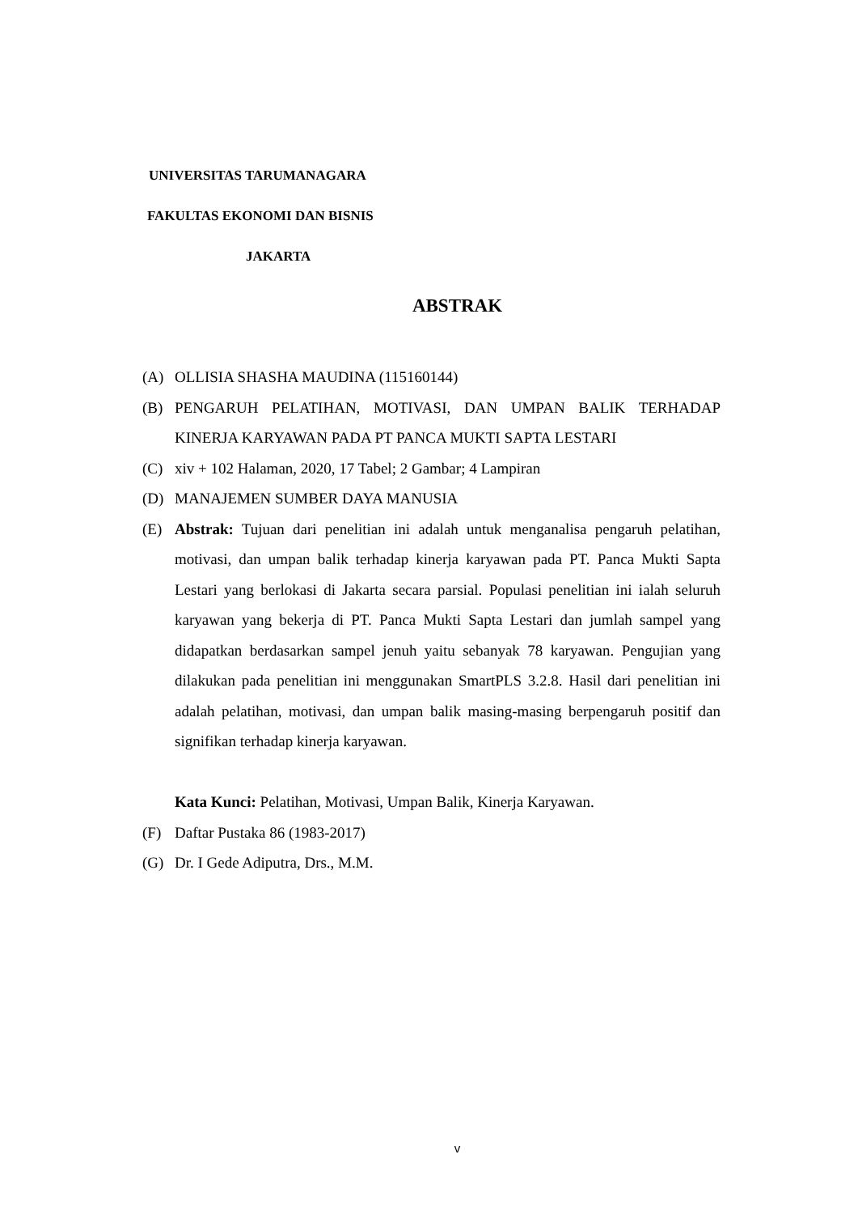UNIVERSITAS TARUMANAGARA
FAKULTAS EKONOMI DAN BISNIS
JAKARTA
ABSTRAK
(A) OLLISIA SHASHA MAUDINA (115160144)
(B) PENGARUH PELATIHAN, MOTIVASI, DAN UMPAN BALIK TERHADAP KINERJA KARYAWAN PADA PT PANCA MUKTI SAPTA LESTARI
(C) xiv + 102 Halaman, 2020, 17 Tabel; 2 Gambar; 4 Lampiran
(D) MANAJEMEN SUMBER DAYA MANUSIA
(E) Abstrak: Tujuan dari penelitian ini adalah untuk menganalisa pengaruh pelatihan, motivasi, dan umpan balik terhadap kinerja karyawan pada PT. Panca Mukti Sapta Lestari yang berlokasi di Jakarta secara parsial. Populasi penelitian ini ialah seluruh karyawan yang bekerja di PT. Panca Mukti Sapta Lestari dan jumlah sampel yang didapatkan berdasarkan sampel jenuh yaitu sebanyak 78 karyawan. Pengujian yang dilakukan pada penelitian ini menggunakan SmartPLS 3.2.8. Hasil dari penelitian ini adalah pelatihan, motivasi, dan umpan balik masing-masing berpengaruh positif dan signifikan terhadap kinerja karyawan.
Kata Kunci: Pelatihan, Motivasi, Umpan Balik, Kinerja Karyawan.
(F) Daftar Pustaka 86 (1983-2017)
(G) Dr. I Gede Adiputra, Drs., M.M.
v